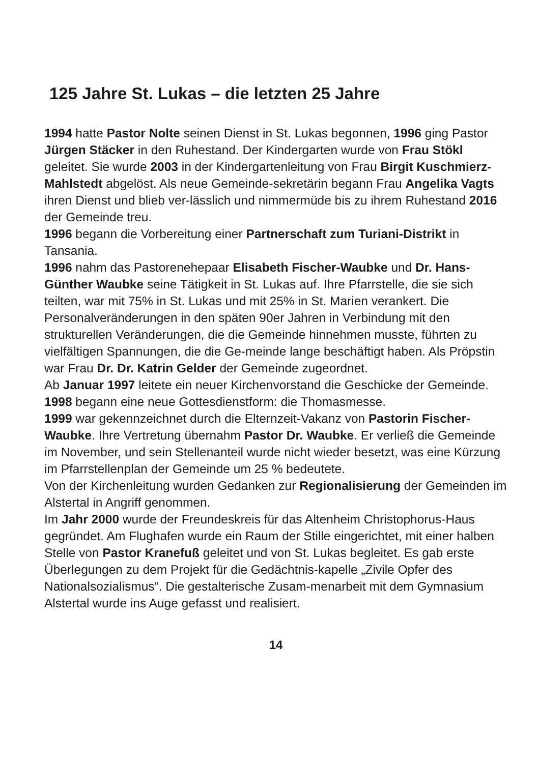125 Jahre St. Lukas – die letzten 25 Jahre
1994 hatte Pastor Nolte seinen Dienst in St. Lukas begonnen, 1996 ging Pastor Jürgen Stäcker in den Ruhestand. Der Kindergarten wurde von Frau Stökl geleitet. Sie wurde 2003 in der Kindergartenleitung von Frau Birgit Kuschmierz-Mahlstedt abgelöst. Als neue Gemeinde-sekretärin begann Frau Angelika Vagts ihren Dienst und blieb ver-lässlich und nimmermüde bis zu ihrem Ruhestand 2016 der Gemeinde treu.
1996 begann die Vorbereitung einer Partnerschaft zum Turiani-Distrikt in Tansania.
1996 nahm das Pastorenehepaar Elisabeth Fischer-Waubke und Dr. Hans-Günther Waubke seine Tätigkeit in St. Lukas auf. Ihre Pfarrstelle, die sie sich teilten, war mit 75% in St. Lukas und mit 25% in St. Marien verankert. Die Personalveränderungen in den späten 90er Jahren in Verbindung mit den strukturellen Veränderungen, die die Gemeinde hinnehmen musste, führten zu vielfältigen Spannungen, die die Ge-meinde lange beschäftigt haben. Als Pröpstin war Frau Dr. Dr. Katrin Gelder der Gemeinde zugeordnet.
Ab Januar 1997 leitete ein neuer Kirchenvorstand die Geschicke der Gemeinde.
1998 begann eine neue Gottesdienstform: die Thomasmesse.
1999 war gekennzeichnet durch die Elternzeit-Vakanz von Pastorin Fischer-Waubke. Ihre Vertretung übernahm Pastor Dr. Waubke. Er verließ die Gemeinde im November, und sein Stellenanteil wurde nicht wieder besetzt, was eine Kürzung im Pfarrstellenplan der Gemeinde um 25 % bedeutete.
Von der Kirchenleitung wurden Gedanken zur Regionalisierung der Gemeinden im Alstertal in Angriff genommen.
Im Jahr 2000 wurde der Freundeskreis für das Altenheim Christophorus-Haus gegründet. Am Flughafen wurde ein Raum der Stille eingerichtet, mit einer halben Stelle von Pastor Kranefuß geleitet und von St. Lukas begleitet. Es gab erste Überlegungen zu dem Projekt für die Gedächtnis-kapelle „Zivile Opfer des Nationalsozialismus“. Die gestalterische Zusam-menarbeit mit dem Gymnasium Alstertal wurde ins Auge gefasst und realisiert.
14